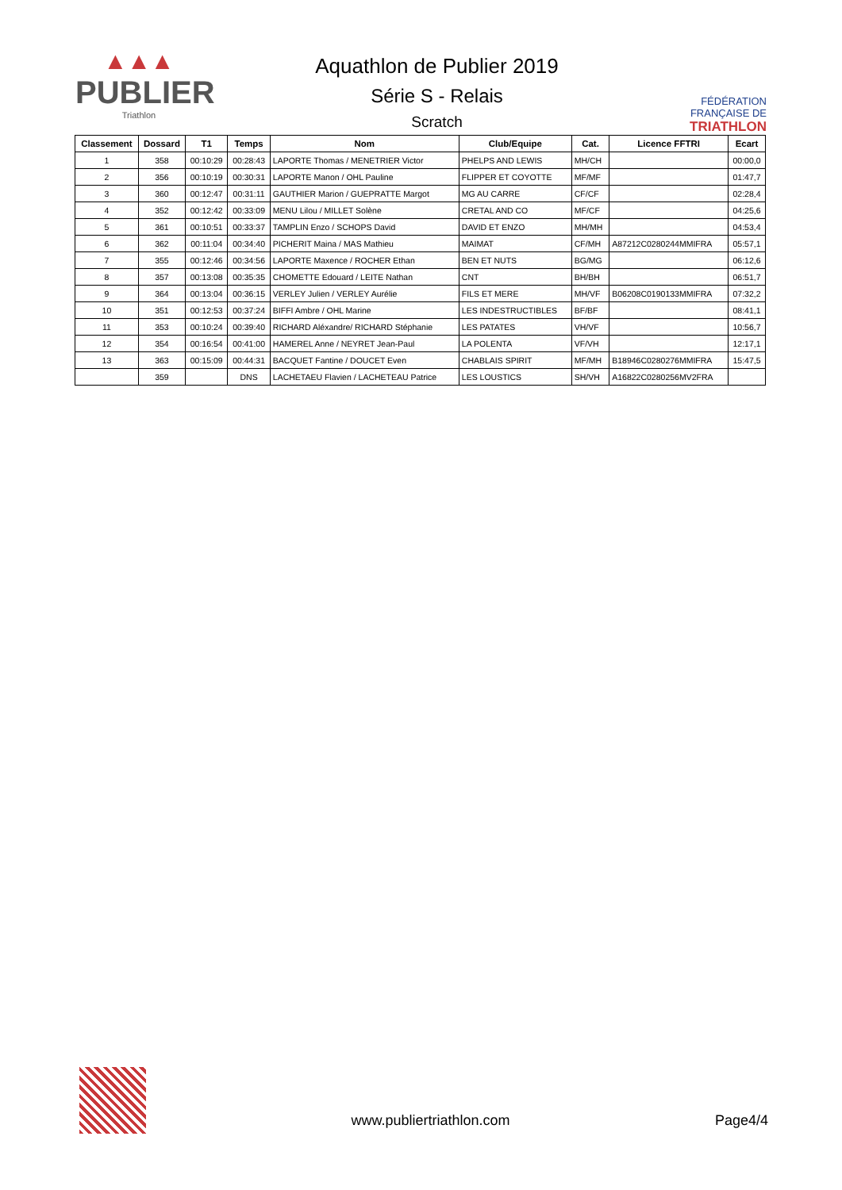▲▲▲
PUBLIER
Triathlon
Aquathlon de Publier 2019
Série S - Relais
Scratch
FÉDÉRATION
FRANÇAISE DE
TRIATHLON
| Classement | Dossard | T1 | Temps | Nom | Club/Equipe | Cat. | Licence FFTRI | Ecart |
| --- | --- | --- | --- | --- | --- | --- | --- | --- |
| 1 | 358 | 00:10:29 | 00:28:43 | LAPORTE Thomas / MENETRIER Victor | PHELPS AND LEWIS | MH/CH | | 00:00,0 |
| 2 | 356 | 00:10:19 | 00:30:31 | LAPORTE Manon / OHL Pauline | FLIPPER ET COYOTTE | MF/MF | | 01:47,7 |
| 3 | 360 | 00:12:47 | 00:31:11 | GAUTHIER Marion / GUEPRATTE Margot | MG AU CARRE | CF/CF | | 02:28,4 |
| 4 | 352 | 00:12:42 | 00:33:09 | MENU Lilou / MILLET Solène | CRETAL AND CO | MF/CF | | 04:25,6 |
| 5 | 361 | 00:10:51 | 00:33:37 | TAMPLIN Enzo / SCHOPS David | DAVID ET ENZO | MH/MH | | 04:53,4 |
| 6 | 362 | 00:11:04 | 00:34:40 | PICHERIT Maina / MAS Mathieu | MAIMAT | CF/MH | A87212C0280244MMIFRA | 05:57,1 |
| 7 | 355 | 00:12:46 | 00:34:56 | LAPORTE Maxence / ROCHER Ethan | BEN ET NUTS | BG/MG | | 06:12,6 |
| 8 | 357 | 00:13:08 | 00:35:35 | CHOMETTE Edouard / LEITE Nathan | CNT | BH/BH | | 06:51,7 |
| 9 | 364 | 00:13:04 | 00:36:15 | VERLEY Julien / VERLEY Aurélie | FILS ET MERE | MH/VF | B06208C0190133MMIFRA | 07:32,2 |
| 10 | 351 | 00:12:53 | 00:37:24 | BIFFI Ambre / OHL Marine | LES INDESTRUCTIBLES | BF/BF | | 08:41,1 |
| 11 | 353 | 00:10:24 | 00:39:40 | RICHARD Aléxandre/ RICHARD Stéphanie | LES PATATES | VH/VF | | 10:56,7 |
| 12 | 354 | 00:16:54 | 00:41:00 | HAMEREL Anne / NEYRET Jean-Paul | LA POLENTA | VF/VH | | 12:17,1 |
| 13 | 363 | 00:15:09 | 00:44:31 | BACQUET Fantine / DOUCET Even | CHABLAIS SPIRIT | MF/MH | B18946C0280276MMIFRA | 15:47,5 |
| | 359 | | DNS | LACHETAEU Flavien / LACHETEAU Patrice | LES LOUSTICS | SH/VH | A16822C0280256MV2FRA | |
www.publiertriathlon.com
Page4/4